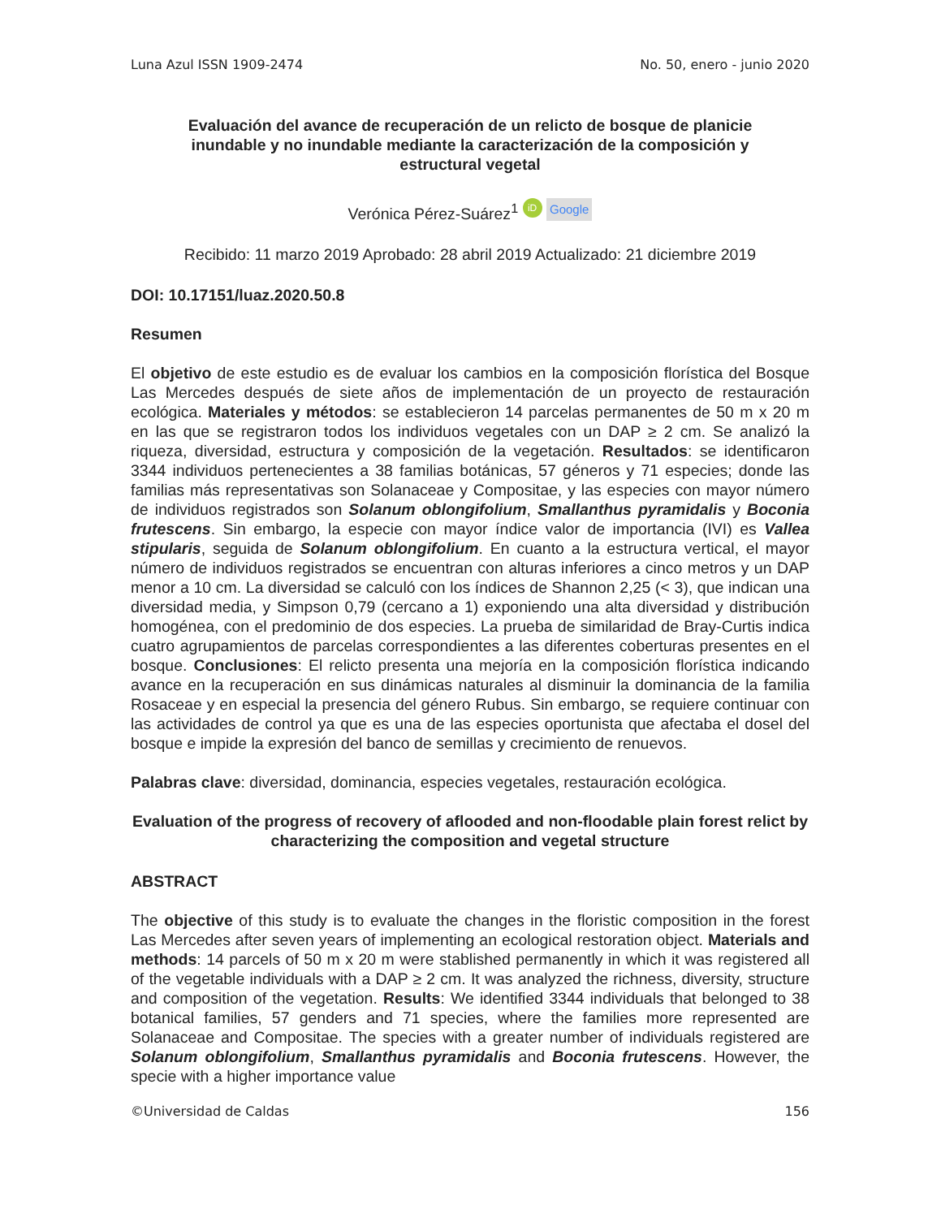Luna Azul ISSN 1909-2474 No. 50, enero - junio 2020
Evaluación del avance de recuperación de un relicto de bosque de planicie inundable y no inundable mediante la caracterización de la composición y estructural vegetal
Verónica Pérez-Suárez<sup>1</sup> iD Google
Recibido: 11 marzo 2019 Aprobado: 28 abril 2019 Actualizado: 21 diciembre 2019
DOI: 10.17151/luaz.2020.50.8
Resumen
El objetivo de este estudio es de evaluar los cambios en la composición florística del Bosque Las Mercedes después de siete años de implementación de un proyecto de restauración ecológica. Materiales y métodos: se establecieron 14 parcelas permanentes de 50 m x 20 m en las que se registraron todos los individuos vegetales con un DAP ≥ 2 cm. Se analizó la riqueza, diversidad, estructura y composición de la vegetación. Resultados: se identificaron 3344 individuos pertenecientes a 38 familias botánicas, 57 géneros y 71 especies; donde las familias más representativas son Solanaceae y Compositae, y las especies con mayor número de individuos registrados son Solanum oblongifolium, Smallanthus pyramidalis y Boconia frutescens. Sin embargo, la especie con mayor índice valor de importancia (IVI) es Vallea stipularis, seguida de Solanum oblongifolium. En cuanto a la estructura vertical, el mayor número de individuos registrados se encuentran con alturas inferiores a cinco metros y un DAP menor a 10 cm. La diversidad se calculó con los índices de Shannon 2,25 (< 3), que indican una diversidad media, y Simpson 0,79 (cercano a 1) exponiendo una alta diversidad y distribución homogénea, con el predominio de dos especies. La prueba de similaridad de Bray-Curtis indica cuatro agrupamientos de parcelas correspondientes a las diferentes coberturas presentes en el bosque. Conclusiones: El relicto presenta una mejoría en la composición florística indicando avance en la recuperación en sus dinámicas naturales al disminuir la dominancia de la familia Rosaceae y en especial la presencia del género Rubus. Sin embargo, se requiere continuar con las actividades de control ya que es una de las especies oportunista que afectaba el dosel del bosque e impide la expresión del banco de semillas y crecimiento de renuevos.
Palabras clave: diversidad, dominancia, especies vegetales, restauración ecológica.
Evaluation of the progress of recovery of aflooded and non-floodable plain forest relict by characterizing the composition and vegetal structure
ABSTRACT
The objective of this study is to evaluate the changes in the floristic composition in the forest Las Mercedes after seven years of implementing an ecological restoration object. Materials and methods: 14 parcels of 50 m x 20 m were stablished permanently in which it was registered all of the vegetable individuals with a DAP ≥ 2 cm. It was analyzed the richness, diversity, structure and composition of the vegetation. Results: We identified 3344 individuals that belonged to 38 botanical families, 57 genders and 71 species, where the families more represented are Solanaceae and Compositae. The species with a greater number of individuals registered are Solanum oblongifolium, Smallanthus pyramidalis and Boconia frutescens. However, the specie with a higher importance value
©Universidad de Caldas 156